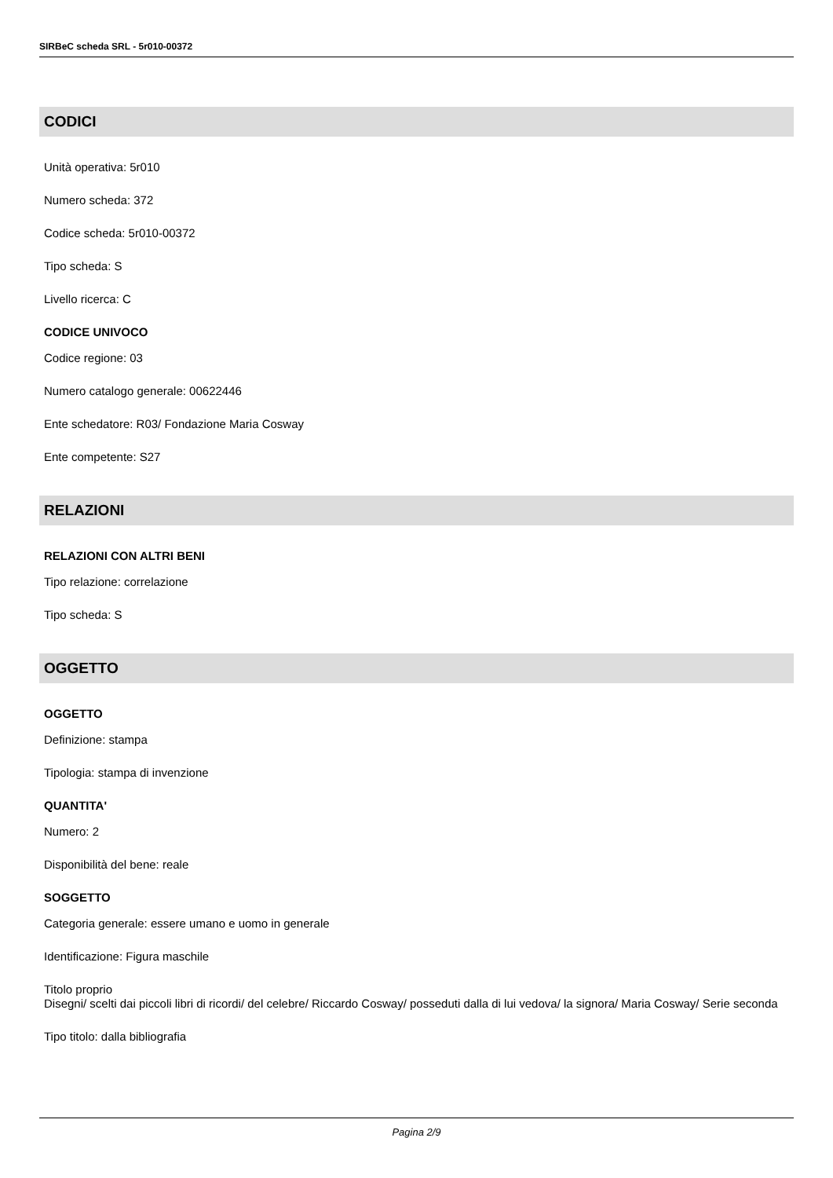SIRBeC scheda SRL - 5r010-00372
CODICI
Unità operativa: 5r010
Numero scheda: 372
Codice scheda: 5r010-00372
Tipo scheda: S
Livello ricerca: C
CODICE UNIVOCO
Codice regione: 03
Numero catalogo generale: 00622446
Ente schedatore: R03/ Fondazione Maria Cosway
Ente competente: S27
RELAZIONI
RELAZIONI CON ALTRI BENI
Tipo relazione: correlazione
Tipo scheda: S
OGGETTO
OGGETTO
Definizione: stampa
Tipologia: stampa di invenzione
QUANTITA'
Numero: 2
Disponibilità del bene: reale
SOGGETTO
Categoria generale: essere umano e uomo in generale
Identificazione: Figura maschile
Titolo proprio
Disegni/ scelti dai piccoli libri di ricordi/ del celebre/ Riccardo Cosway/ posseduti dalla di lui vedova/ la signora/ Maria Cosway/ Serie seconda
Tipo titolo: dalla bibliografia
Pagina 2/9